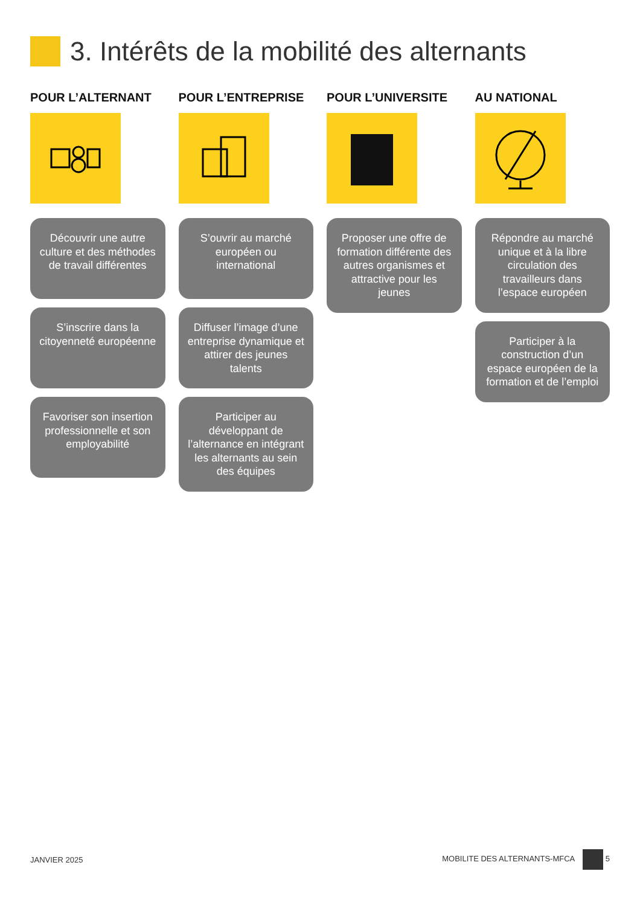3. Intérêts de la mobilité des alternants
POUR L’ALTERNANT
Découvrir une autre culture et des méthodes de travail différentes
S’inscrire dans la citoyenneté européenne
Favoriser son insertion professionnelle et son employabilité
POUR L’ENTREPRISE
S’ouvrir au marché européen ou international
Diffuser l’image d’une entreprise dynamique et attirer des jeunes talents
Participer au développant de l’alternance en intégrant les alternants au sein des équipes
POUR L’UNIVERSITE
Proposer une offre de formation différente des autres organismes et attractive pour les jeunes
AU NATIONAL
Répondre au marché unique et à la libre circulation des travailleurs dans l’espace européen
Participer à la construction d’un espace européen de la formation et de l’emploi
JANVIER 2025 MOBILITE DES ALTERNANTS-MFCA 5